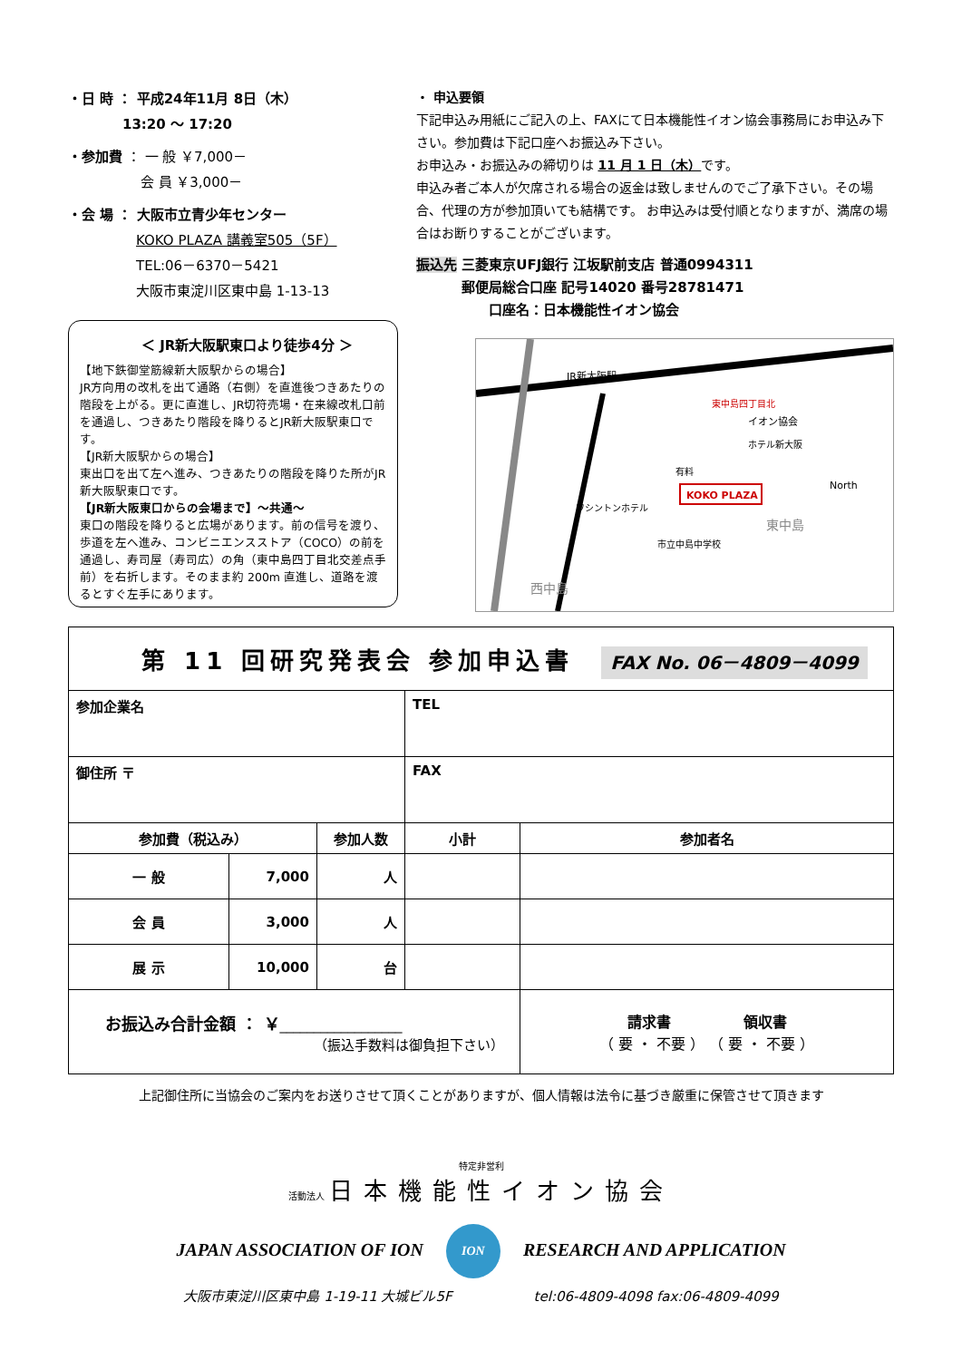・日 時 ： 平成24年11月 8日（木）
　　　　13:20 ～ 17:20
・参加費 ： 一 般 ￥7,000－
　　　　　 会 員 ￥3,000－
・会 場 ： 大阪市立青少年センター
　　　　　KOKO PLAZA 講義室505（5F）
　　　　　TEL:06－6370－5421
　　　　　大阪市東淀川区東中島 1-13-13
＜ JR新大阪駅東口より徒歩4分 ＞
【地下鉄御堂筋線新大阪駅からの場合】
JR方向用の改札を出て通路（右側）を直進後つきあたりの階段を上がる。更に直進し、JR切符売場・在来線改札口前を通過し、つきあたり階段を降りるとJR新大阪駅東口です。
【JR新大阪駅からの場合】
東出口を出て左へ進み、つきあたりの階段を降りた所がJR新大阪駅東口です。
【JR新大阪東口からの会場まで】～共通～
東口の階段を降りると広場があります。前の信号を渡り、歩道を左へ進み、コンビニエンスストア（COCO）の前を通過し、寿司屋（寿司広）の角（東中島四丁目北交差点手前）を右折します。そのまま約 200m 直進し、道路を渡るとすぐ左手にあります。
・ 申込要領
下記申込み用紙にご記入の上、FAXにて日本機能性イオン協会事務局にお申込み下さい。参加費は下記口座へお振込み下さい。
お申込み・お振込みの締切りは 11 月 1 日（木）です。
申込み者ご本人が欠席される場合の返金は致しませんのでご了承下さい。その場合、代理の方が参加頂いても結構です。 お申込みは受付順となりますが、満席の場合はお断りすることがございます。
振込先 三菱東京UFJ銀行 江坂駅前支店 普通0994311
　　　 郵便局総合口座 記号14020 番号28781471
　　　　　 口座名：日本機能性イオン協会
JR新大阪駅
東中島四丁目北
イオン協会
ホテル新大阪
KOKO PLAZA
有料
ワシントンホテル
東中島
市立中島中学校
西中島
North
| 第 11 回研究発表会 参加申込書 FAX No. 06－4809－4099 | | | | |
| 参加企業名 | | | TEL | |
| 御住所 〒 | | | FAX | |
| 参加費（税込み） | | 参加人数 | 小計 | 参加者名 |
| 一 般 | 7,000 | 人 | | |
| 会 員 | 3,000 | 人 | | |
| 展 示 | 10,000 | 台 | | |
| お振込み合計金額 ： ￥ __________________ （振込手数料は御負担下さい） | | | | 請求書 領収書 （ 要 ・ 不要 ） （ 要 ・ 不要 ） |
上記御住所に当協会のご案内をお送りさせて頂くことがありますが、個人情報は法令に基づき厳重に保管させて頂きます
特定非営利
活動法人 日本機能性イオン協会
JAPAN ASSOCIATION OF ION　 ION 　RESEARCH AND APPLICATION
大阪市東淀川区東中島 1-19-11 大城ビル5F　　　　　　tel:06-4809-4098 fax:06-4809-4099